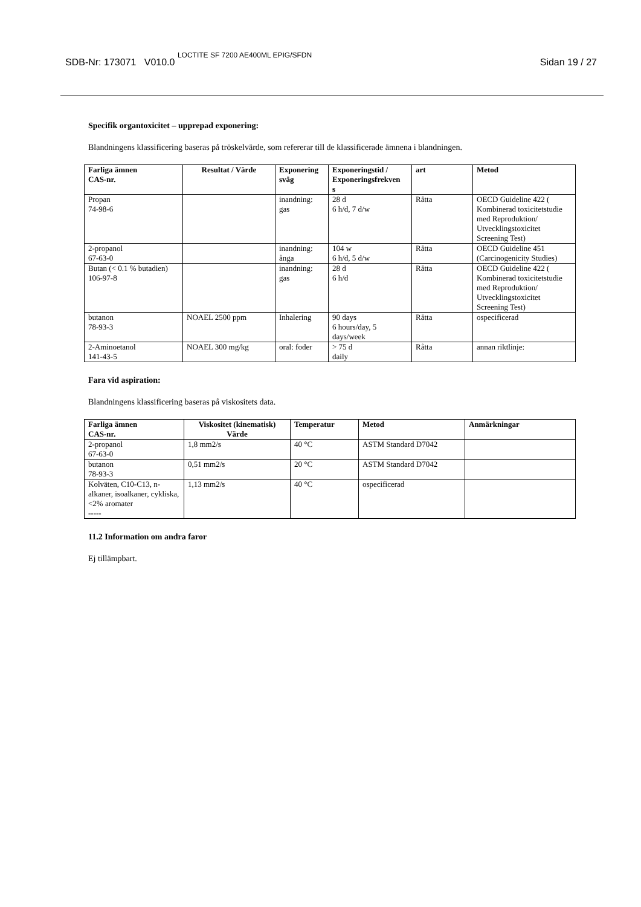SDB-Nr: 173071 V010.0 LOCTITE SF 7200 AE400ML EPIG/SFDN Sidan 19 / 27
Specifik organtoxicitet – upprepad exponering:
Blandningens klassificering baseras på tröskelvärde, som refererar till de klassificerade ämnena i blandningen.
| Farliga ämnen CAS-nr. | Resultat / Värde | Exponering sväg | Exponeringstid / Exponeringsfrekven s | art | Metod |
| --- | --- | --- | --- | --- | --- |
| Propan 74-98-6 | | inandning: gas | 28 d 6 h/d, 7 d/w | Råtta | OECD Guideline 422 ( Kombinerad toxicitetstudie med Reproduktion/ Utvecklingstoxicitet Screening Test) |
| 2-propanol 67-63-0 | | inandning: ånga | 104 w 6 h/d, 5 d/w | Råtta | OECD Guideline 451 (Carcinogenicity Studies) |
| Butan (< 0.1 % butadien) 106-97-8 | | inandning: gas | 28 d 6 h/d | Råtta | OECD Guideline 422 ( Kombinerad toxicitetstudie med Reproduktion/ Utvecklingstoxicitet Screening Test) |
| butanon 78-93-3 | NOAEL 2500 ppm | Inhalering | 90 days 6 hours/day, 5 days/week | Råtta | ospecificerad |
| 2-Aminoetanol 141-43-5 | NOAEL 300 mg/kg | oral: foder | > 75 d daily | Råtta | annan riktlinje: |
Fara vid aspiration:
Blandningens klassificering baseras på viskositets data.
| Farliga ämnen CAS-nr. | Viskositet (kinematisk) Värde | Temperatur | Metod | Anmärkningar |
| --- | --- | --- | --- | --- |
| 2-propanol 67-63-0 | 1,8 mm2/s | 40 °C | ASTM Standard D7042 | |
| butanon 78-93-3 | 0,51 mm2/s | 20 °C | ASTM Standard D7042 | |
| Kolväten, C10-C13, n-alkaner, isoalkaner, cykliska, <2% aromater ----- | 1,13 mm2/s | 40 °C | ospecificerad | |
11.2 Information om andra faror
Ej tillämpbart.